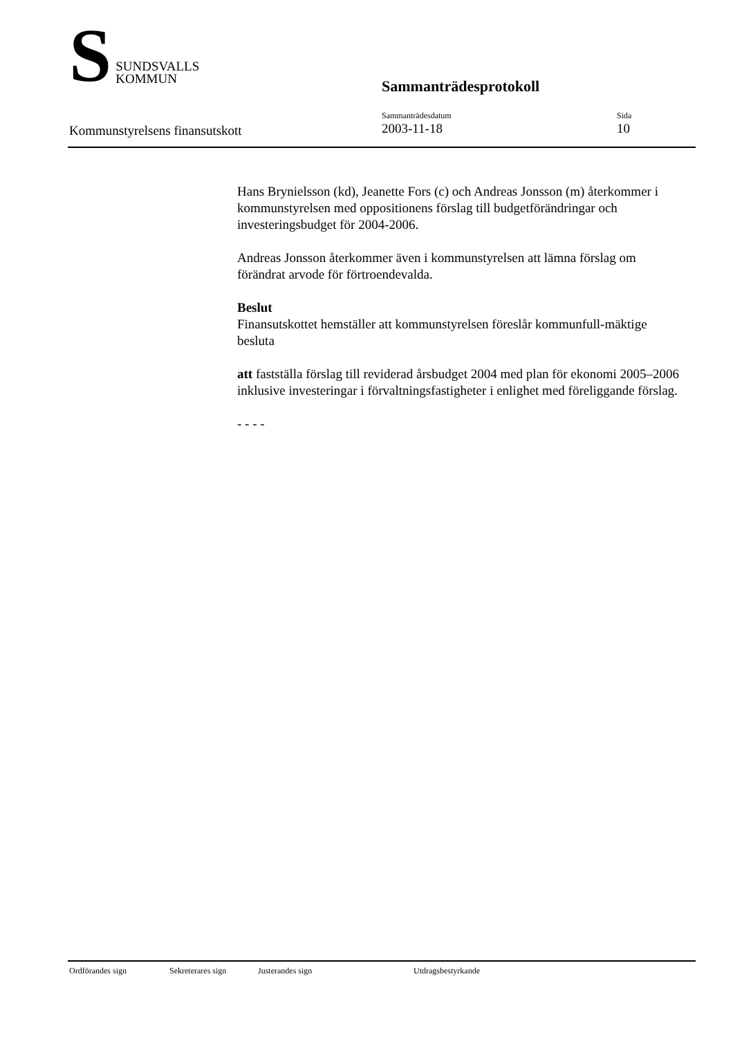S
SUNDSVALLS
KOMMUN
Sammanträdesprotokoll
Kommunstyrelsens finansutskott
Sammanträdesdatum
2003-11-18
Sida
10
Hans Brynielsson (kd), Jeanette Fors (c) och Andreas Jonsson (m) återkommer i kommunstyrelsen med oppositionens förslag till budgetförändringar och investeringsbudget för 2004-2006.
Andreas Jonsson återkommer även i kommunstyrelsen att lämna förslag om förändrat arvode för förtroendevalda.
Beslut
Finansutskottet hemställer att kommunstyrelsen föreslår kommunfull-mäktige besluta
att fastställa förslag till reviderad årsbudget 2004 med plan för ekonomi 2005–2006 inklusive investeringar i förvaltningsfastigheter i enlighet med föreliggande förslag.
- - - -
Ordförandes sign Sekreterares sign Justerandes sign Utdragsbestyrkande